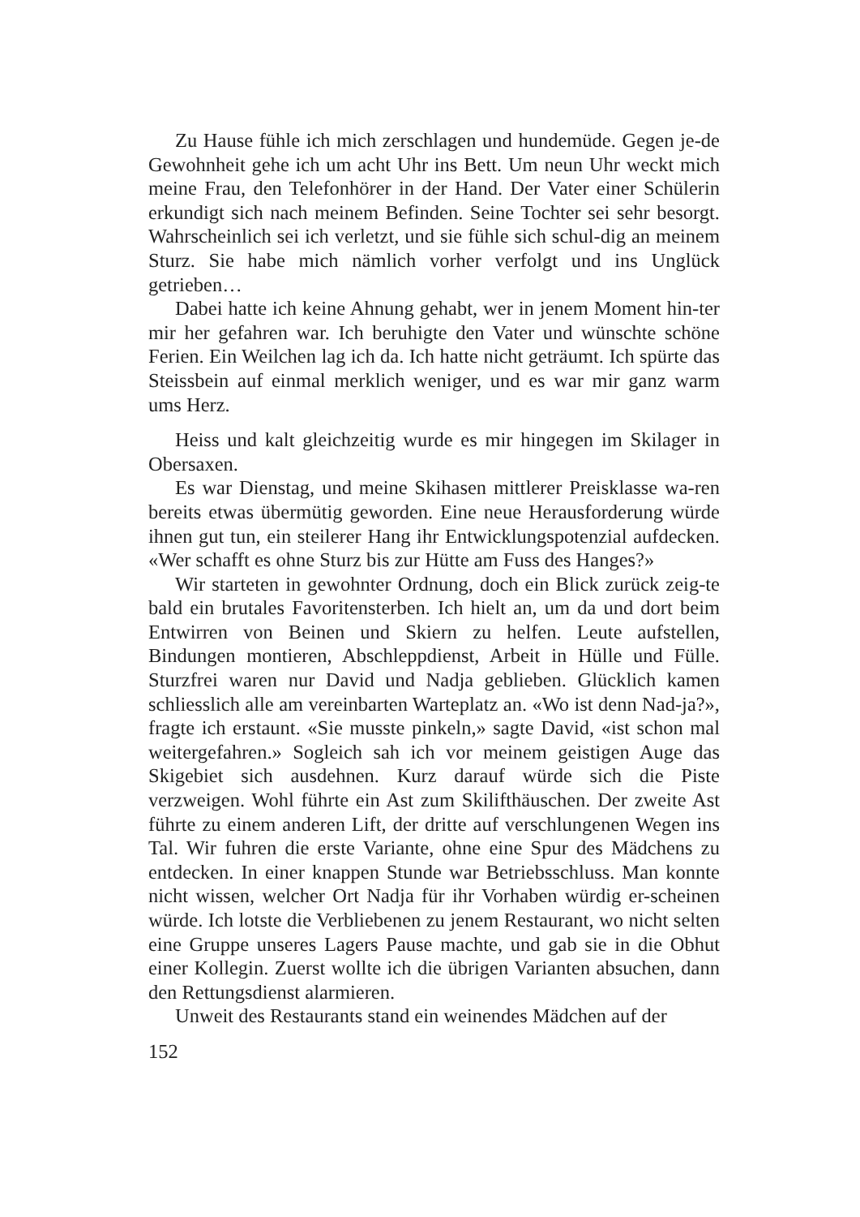Zu Hause fühle ich mich zerschlagen und hundemüde. Gegen je-de Gewohnheit gehe ich um acht Uhr ins Bett. Um neun Uhr weckt mich meine Frau, den Telefonhörer in der Hand. Der Vater einer Schülerin erkundigt sich nach meinem Befinden. Seine Tochter sei sehr besorgt. Wahrscheinlich sei ich verletzt, und sie fühle sich schul-dig an meinem Sturz. Sie habe mich nämlich vorher verfolgt und ins Unglück getrieben…
Dabei hatte ich keine Ahnung gehabt, wer in jenem Moment hin-ter mir her gefahren war. Ich beruhigte den Vater und wünschte schöne Ferien. Ein Weilchen lag ich da. Ich hatte nicht geträumt. Ich spürte das Steissbein auf einmal merklich weniger, und es war mir ganz warm ums Herz.
Heiss und kalt gleichzeitig wurde es mir hingegen im Skilager in Obersaxen.
Es war Dienstag, und meine Skihasen mittlerer Preisklasse wa-ren bereits etwas übermütig geworden. Eine neue Herausforderung würde ihnen gut tun, ein steilerer Hang ihr Entwicklungspotenzial aufdecken. «Wer schafft es ohne Sturz bis zur Hütte am Fuss des Hanges?»
Wir starteten in gewohnter Ordnung, doch ein Blick zurück zeig-te bald ein brutales Favoritensterben. Ich hielt an, um da und dort beim Entwirren von Beinen und Skiern zu helfen. Leute aufstellen, Bindungen montieren, Abschleppdienst, Arbeit in Hülle und Fülle. Sturzfrei waren nur David und Nadja geblieben. Glücklich kamen schliesslich alle am vereinbarten Warteplatz an. «Wo ist denn Nad-ja?», fragte ich erstaunt. «Sie musste pinkeln,» sagte David, «ist schon mal weitergefahren.» Sogleich sah ich vor meinem geistigen Auge das Skigebiet sich ausdehnen. Kurz darauf würde sich die Piste verzweigen. Wohl führte ein Ast zum Skilifthäuschen. Der zweite Ast führte zu einem anderen Lift, der dritte auf verschlungenen Wegen ins Tal. Wir fuhren die erste Variante, ohne eine Spur des Mädchens zu entdecken. In einer knappen Stunde war Betriebsschluss. Man konnte nicht wissen, welcher Ort Nadja für ihr Vorhaben würdig er-scheinen würde. Ich lotste die Verbliebenen zu jenem Restaurant, wo nicht selten eine Gruppe unseres Lagers Pause machte, und gab sie in die Obhut einer Kollegin. Zuerst wollte ich die übrigen Varianten absuchen, dann den Rettungsdienst alarmieren.
Unweit des Restaurants stand ein weinendes Mädchen auf der
152